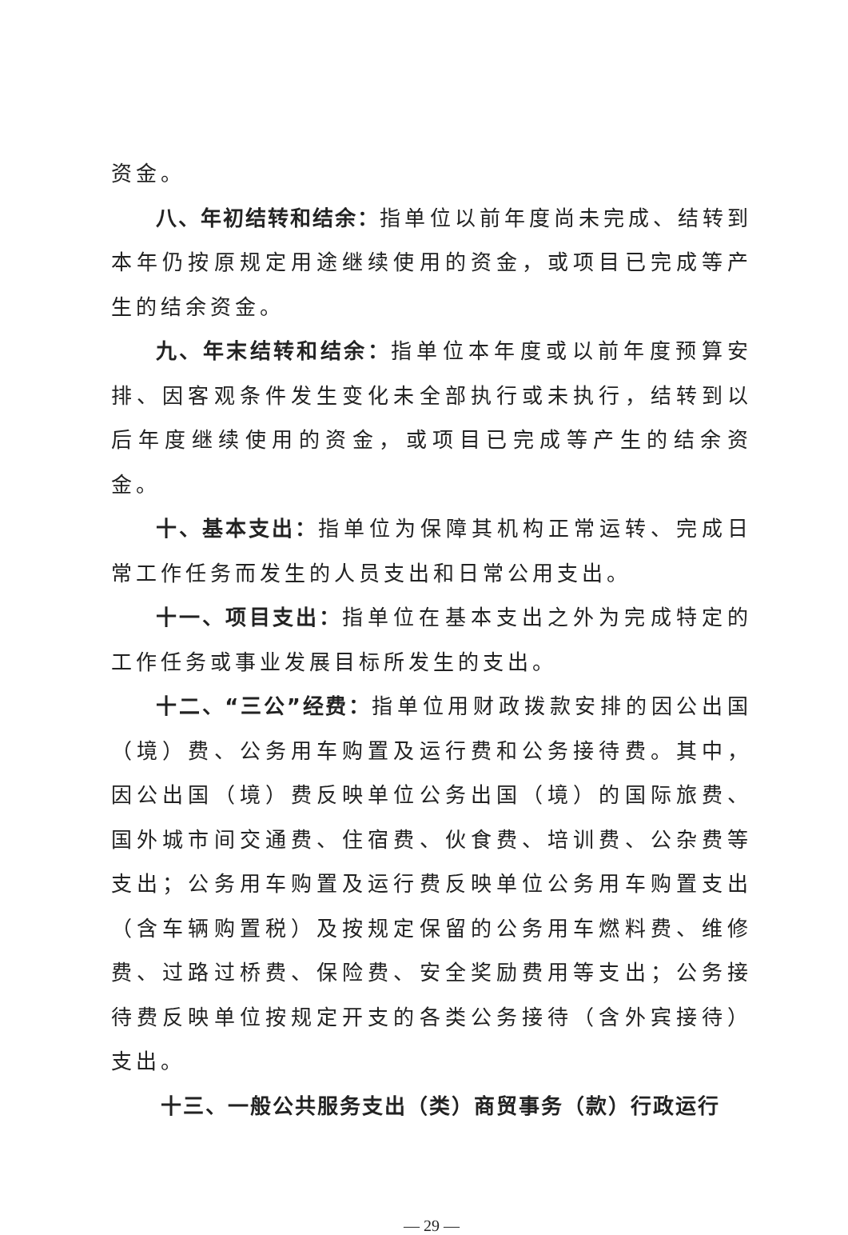资金。
八、年初结转和结余：指单位以前年度尚未完成、结转到本年仍按原规定用途继续使用的资金，或项目已完成等产生的结余资金。
九、年末结转和结余：指单位本年度或以前年度预算安排、因客观条件发生变化未全部执行或未执行，结转到以后年度继续使用的资金，或项目已完成等产生的结余资金。
十、基本支出：指单位为保障其机构正常运转、完成日常工作任务而发生的人员支出和日常公用支出。
十一、项目支出：指单位在基本支出之外为完成特定的工作任务或事业发展目标所发生的支出。
十二、“三公”经费：指单位用财政拨款安排的因公出国（境）费、公务用车购置及运行费和公务接待费。其中，因公出国（境）费反映单位公务出国（境）的国际旅费、国外城市间交通费、住宿费、伙食费、培训费、公杂费等支出；公务用车购置及运行费反映单位公务用车购置支出（含车辆购置税）及按规定保留的公务用车燃料费、维修费、过路过桥费、保险费、安全奖励费用等支出；公务接待费反映单位按规定开支的各类公务接待（含外宾接待）支出。
十三、一般公共服务支出（类）商贸事务（款）行政运行
— 29 —